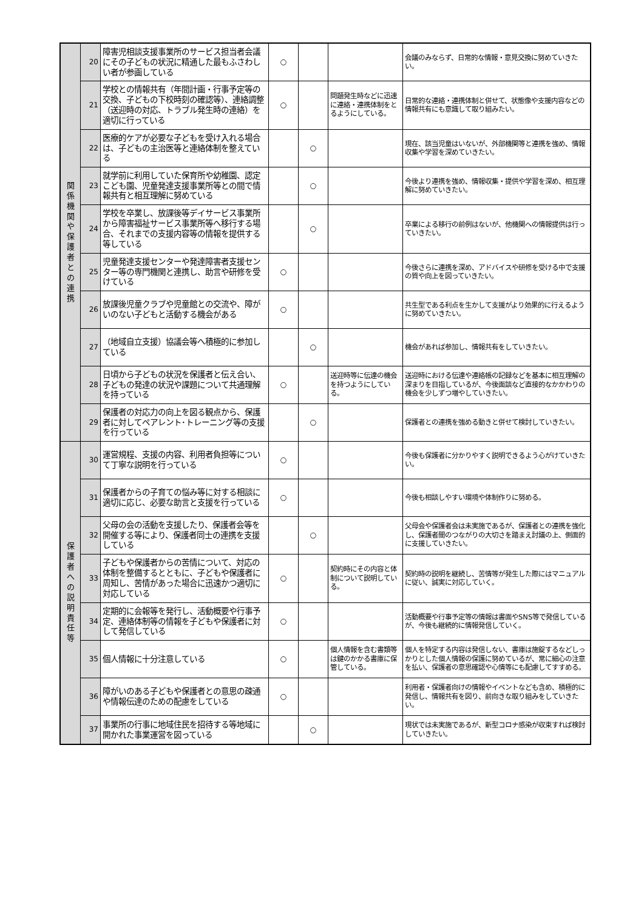| 関 係 機 関 や 保 護 者 と の 連 携 | 20 | 障害児相談支援事業所のサービス担当者会議にその子どもの状況に精通した最もふさわしい者が参画している | ○ | | | 会議のみならず、日常的な情報・意見交換に努めていきたい。 |
| | 21 | 学校との情報共有（年間計画・行事予定等の交換、子どもの下校時刻の確認等）、連絡調整（送迎時の対応、トラブル発生時の連絡）を適切に行っている | ○ | | 問題発生時などに迅速に連絡・連携体制をとるようにしている。 | 日常的な連絡・連携体制と併せて、状態像や支援内容などの情報共有にも意識して取り組みたい。 |
| | 22 | 医療的ケアが必要な子どもを受け入れる場合は、子どもの主治医等と連絡体制を整えている | | ○ | | 現在、該当児童はいないが、外部機関等と連携を強め、情報収集や学習を深めていきたい。 |
| | 23 | 就学前に利用していた保育所や幼稚園、認定こども園、児童発達支援事業所等との間で情報共有と相互理解に努めている | | ○ | | 今後より連携を強め、情報収集・提供や学習を深め、相互理解に努めていきたい。 |
| | 24 | 学校を卒業し、放課後等デイサービス事業所から障害福祉サービス事業所等へ移行する場合、それまでの支援内容等の情報を提供する等している | | ○ | | 卒業による移行の前例はないが、他機関への情報提供は行っていきたい。 |
| | 25 | 児童発達支援センターや発達障害者支援センター等の専門機関と連携し、助言や研修を受けている | ○ | | | 今後さらに連携を深め、アドバイスや研修を受ける中で支援の質や向上を図っていきたい。 |
| | 26 | 放課後児童クラブや児童館との交流や、障がいのない子どもと活動する機会がある | ○ | | | 共生型である利点を生かして支援がより効果的に行えるように努めていきたい。 |
| | 27 | （地域自立支援）協議会等へ積極的に参加している | | ○ | | 機会があれば参加し、情報共有をしていきたい。 |
| | 28 | 日頃から子どもの状況を保護者と伝え合い、子どもの発達の状況や課題について共通理解を持っている | ○ | | 送迎時等に伝達の機会を持つようにしている。 | 送迎時における伝達や連絡帳の記録などを基本に相互理解の深まりを目指しているが、今後面談など直接的なかかわりの機会を少しずつ増やしていきたい。 |
| | 29 | 保護者の対応力の向上を図る観点から、保護者に対してペアレント･トレーニング等の支援を行っている | | ○ | | 保護者との連携を強める動きと併せて検討していきたい。 |
| 保 護 者 へ の 説 明 責 任 等 | 30 | 運営規程、支援の内容、利用者負担等について丁寧な説明を行っている | ○ | | | 今後も保護者に分かりやすく説明できるよう心がけていきたい。 |
| | 31 | 保護者からの子育ての悩み等に対する相談に適切に応じ、必要な助言と支援を行っている | ○ | | | 今後も相談しやすい環境や体制作りに努める。 |
| | 32 | 父母の会の活動を支援したり、保護者会等を開催する等により、保護者同士の連携を支援している | | ○ | | 父母会や保護者会は未実施であるが、保護者との連携を強化し、保護者間のつながりの大切さを踏まえ討議の上、側面的に支援していきたい。 |
| | 33 | 子どもや保護者からの苦情について、対応の体制を整備するとともに、子どもや保護者に周知し、苦情があった場合に迅速かつ適切に対応している | ○ | | 契約時にその内容と体制について説明している。 | 契約時の説明を継続し、苦情等が発生した際にはマニュアルに従い、誠実に対応していく。 |
| | 34 | 定期的に会報等を発行し、活動概要や行事予定、連絡体制等の情報を子どもや保護者に対して発信している | ○ | | | 活動概要や行事予定等の情報は書面やSNS等で発信しているが、今後も継続的に情報発信していく。 |
| | 35 | 個人情報に十分注意している | ○ | | 個人情報を含む書類等は鍵のかかる書庫に保管している。 | 個人を特定する内容は発信しない、書庫は施錠するなどしっかりとした個人情報の保護に努めているが、常に細心の注意を払い、保護者の意思確認や心情等にも配慮してすすめる。 |
| | 36 | 障がいのある子どもや保護者との意思の疎通や情報伝達のための配慮をしている | ○ | | | 利用者・保護者向けの情報やイベントなども含め、積極的に発信し、情報共有を図り、前向きな取り組みをしていきたい。 |
| | 37 | 事業所の行事に地域住民を招待する等地域に開かれた事業運営を図っている | | ○ | | 現状では未実施であるが、新型コロナ感染が収束すれば検討していきたい。 |